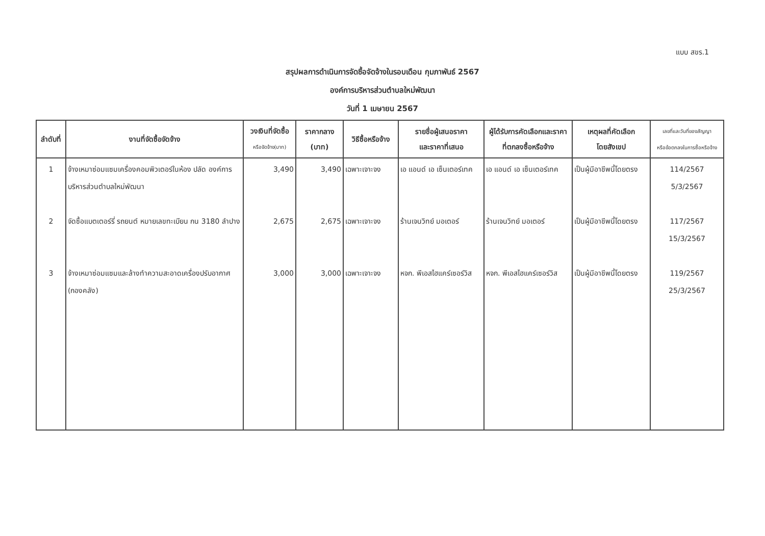แบบ สขร.1
สรุปผลการดำเนินการจัดซื้อจัดจ้างในรอบเดือน กุมภาพันธ์ 2567
องค์การบริหารส่วนตำบลใหม่พัฒนา
วันที่ 1 เมษายน 2567
| ลำดับที่ | งานที่จัดซื้อจัดจ้าง | วงเงินที่จัดซื้อ หรือจัดจ้าง(บาท) | ราคากลาง (บาท) | วิธีซื้อหรือจ้าง | รายชื่อผู้เสนอราคา และราคาที่เสนอ | ผู้ได้รับการคัดเลือกและราคา ที่ตกลงซื้อหรือจ้าง | เหตุผลที่คัดเลือก โดยสังเขป | เลขที่และวันที่ของสัญญา หรือข้อตกลงในการซื้อหรือจ้าง |
| --- | --- | --- | --- | --- | --- | --- | --- | --- |
| 1 | จ้างเหมาซ่อมแซมเครื่องคอมพิวเตอร์ในห้อง ปลัด องค์การบริหารส่วนตำบลใหม่พัฒนา | 3,490 | 3,490 | เฉพาะเจาะจง | เอ แอนด์ เอ เซ็นเตอร์เทค | เอ แอนด์ เอ เซ็นเตอร์เทค | เป็นผู้มีอาชีพนี้โดยตรง | 114/2567 5/3/2567 |
| 2 | จัดซื้อแบตเตอร์รี่ รถยนต์ หมายเลขทะเบียน กน 3180 ลำปาง | 2,675 | 2,675 | เฉพาะเจาะจง | ร้านเจนวิทย์ มอเตอร์ | ร้านเจนวิทย์ มอเตอร์ | เป็นผู้มีอาชีพนี้โดยตรง | 117/2567 15/3/2567 |
| 3 | จ้างเหมาซ่อมแซมและล้างทำความสะอาดเครื่องปรับอากาศ (กองคลัง) | 3,000 | 3,000 | เฉพาะเจาะจง | หจก. พีเอสไฮแคร์เซอร์วิส | หจก. พีเอสไฮแคร์เซอร์วิส | เป็นผู้มีอาชีพนี้โดยตรง | 119/2567 25/3/2567 |